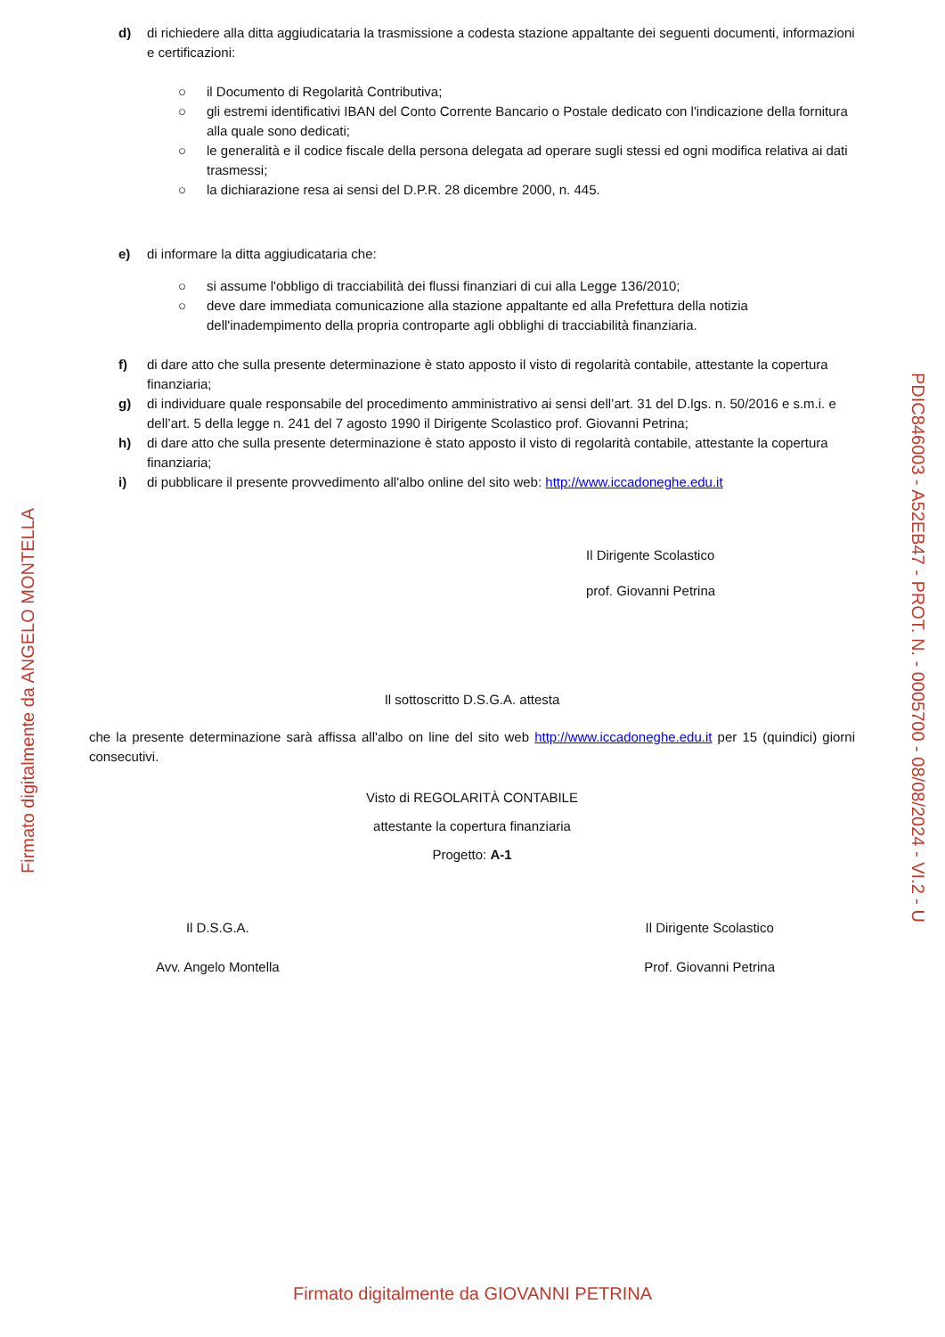d) di richiedere alla ditta aggiudicataria la trasmissione a codesta stazione appaltante dei seguenti documenti, informazioni e certificazioni:
○ il Documento di Regolarità Contributiva;
○ gli estremi identificativi IBAN del Conto Corrente Bancario o Postale dedicato con l'indicazione della fornitura alla quale sono dedicati;
○ le generalità e il codice fiscale della persona delegata ad operare sugli stessi ed ogni modifica relativa ai dati trasmessi;
○ la dichiarazione resa ai sensi del D.P.R. 28 dicembre 2000, n. 445.
e) di informare la ditta aggiudicataria che:
○ si assume l'obbligo di tracciabilità dei flussi finanziari di cui alla Legge 136/2010;
○ deve dare immediata comunicazione alla stazione appaltante ed alla Prefettura della notizia dell'inadempimento della propria controparte agli obblighi di tracciabilità finanziaria.
f) di dare atto che sulla presente determinazione è stato apposto il visto di regolarità contabile, attestante la copertura finanziaria;
g) di individuare quale responsabile del procedimento amministrativo ai sensi dell’art. 31 del D.lgs. n. 50/2016 e s.m.i. e dell’art. 5 della legge n. 241 del 7 agosto 1990 il Dirigente Scolastico prof. Giovanni Petrina;
h) di dare atto che sulla presente determinazione è stato apposto il visto di regolarità contabile, attestante la copertura finanziaria;
i) di pubblicare il presente provvedimento all'albo online del sito web: http://www.iccadoneghe.edu.it
Il Dirigente Scolastico
prof. Giovanni Petrina
Il sottoscritto D.S.G.A. attesta
che la presente determinazione sarà affissa all'albo on line del sito web http://www.iccadoneghe.edu.it per 15 (quindici) giorni consecutivi.
Visto di REGOLARITÀ CONTABILE
attestante la copertura finanziaria
Progetto: A-1
Il D.S.G.A.
Avv. Angelo Montella
Il Dirigente Scolastico
Prof. Giovanni Petrina
Firmato digitalmente da ANGELO MONTELLA
PDIC846003 - A52EB47 - PROT. N. - 0005700 - 08/08/2024 - VI.2 - U
Firmato digitalmente da GIOVANNI PETRINA